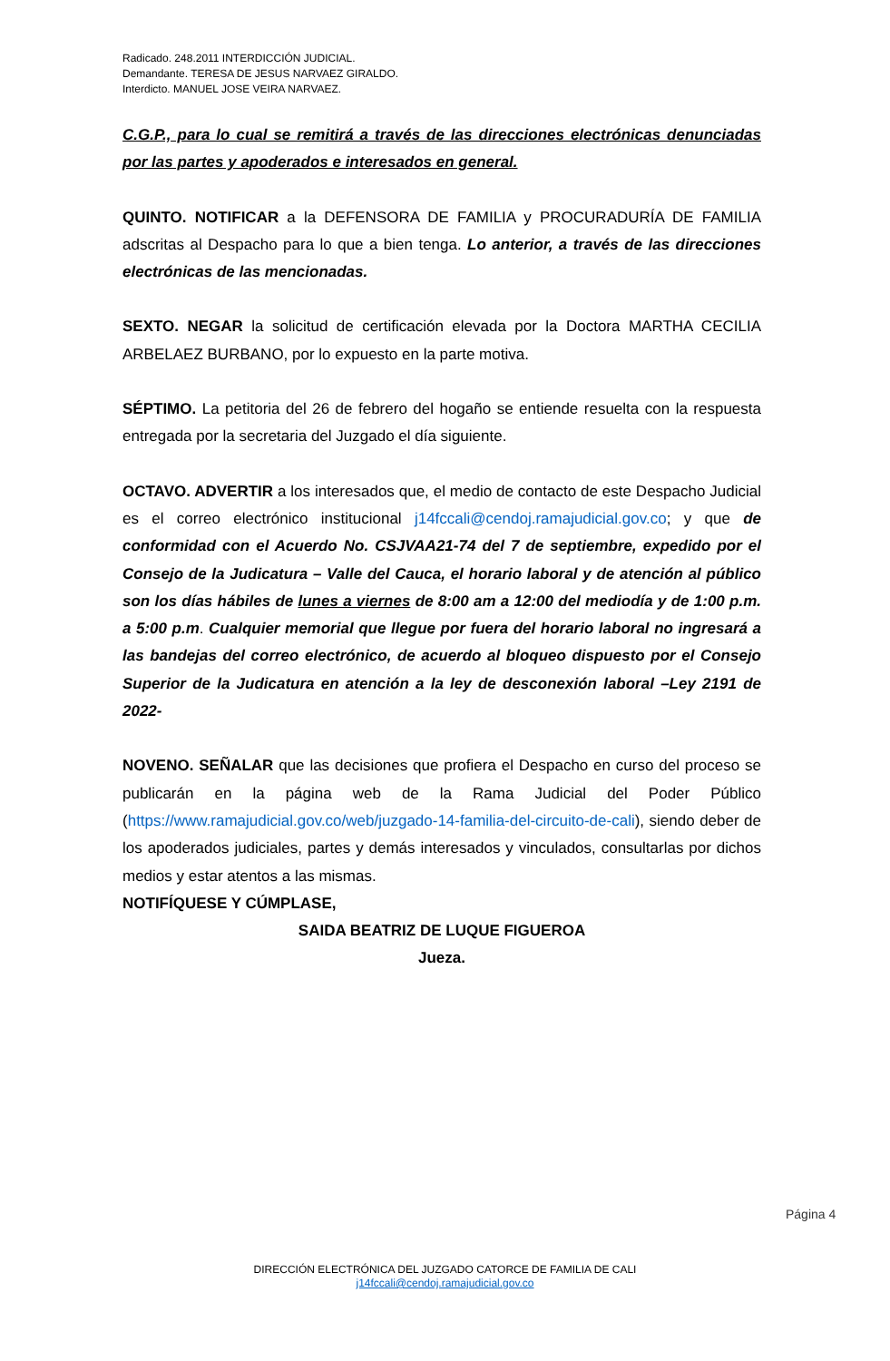Radicado. 248.2011 INTERDICCIÓN JUDICIAL.
Demandante. TERESA DE JESUS NARVAEZ GIRALDO.
Interdicto. MANUEL JOSE VEIRA NARVAEZ.
C.G.P., para lo cual se remitirá a través de las direcciones electrónicas denunciadas por las partes y apoderados e interesados en general.
QUINTO. NOTIFICAR a la DEFENSORA DE FAMILIA y PROCURADURÍA DE FAMILIA adscritas al Despacho para lo que a bien tenga. Lo anterior, a través de las direcciones electrónicas de las mencionadas.
SEXTO. NEGAR la solicitud de certificación elevada por la Doctora MARTHA CECILIA ARBELAEZ BURBANO, por lo expuesto en la parte motiva.
SÉPTIMO. La petitoria del 26 de febrero del hogaño se entiende resuelta con la respuesta entregada por la secretaria del Juzgado el día siguiente.
OCTAVO. ADVERTIR a los interesados que, el medio de contacto de este Despacho Judicial es el correo electrónico institucional j14fccali@cendoj.ramajudicial.gov.co; y que de conformidad con el Acuerdo No. CSJVAA21-74 del 7 de septiembre, expedido por el Consejo de la Judicatura – Valle del Cauca, el horario laboral y de atención al público son los días hábiles de lunes a viernes de 8:00 am a 12:00 del mediodía y de 1:00 p.m. a 5:00 p.m. Cualquier memorial que llegue por fuera del horario laboral no ingresará a las bandejas del correo electrónico, de acuerdo al bloqueo dispuesto por el Consejo Superior de la Judicatura en atención a la ley de desconexión laboral –Ley 2191 de 2022-
NOVENO. SEÑALAR que las decisiones que profiera el Despacho en curso del proceso se publicarán en la página web de la Rama Judicial del Poder Público (https://www.ramajudicial.gov.co/web/juzgado-14-familia-del-circuito-de-cali), siendo deber de los apoderados judiciales, partes y demás interesados y vinculados, consultarlas por dichos medios y estar atentos a las mismas.
NOTIFÍQUESE Y CÚMPLASE,
SAIDA BEATRIZ DE LUQUE FIGUEROA
Jueza.
Página 4
DIRECCIÓN ELECTRÓNICA DEL JUZGADO CATORCE DE FAMILIA DE CALI
j14fccali@cendoj.ramajudicial.gov.co